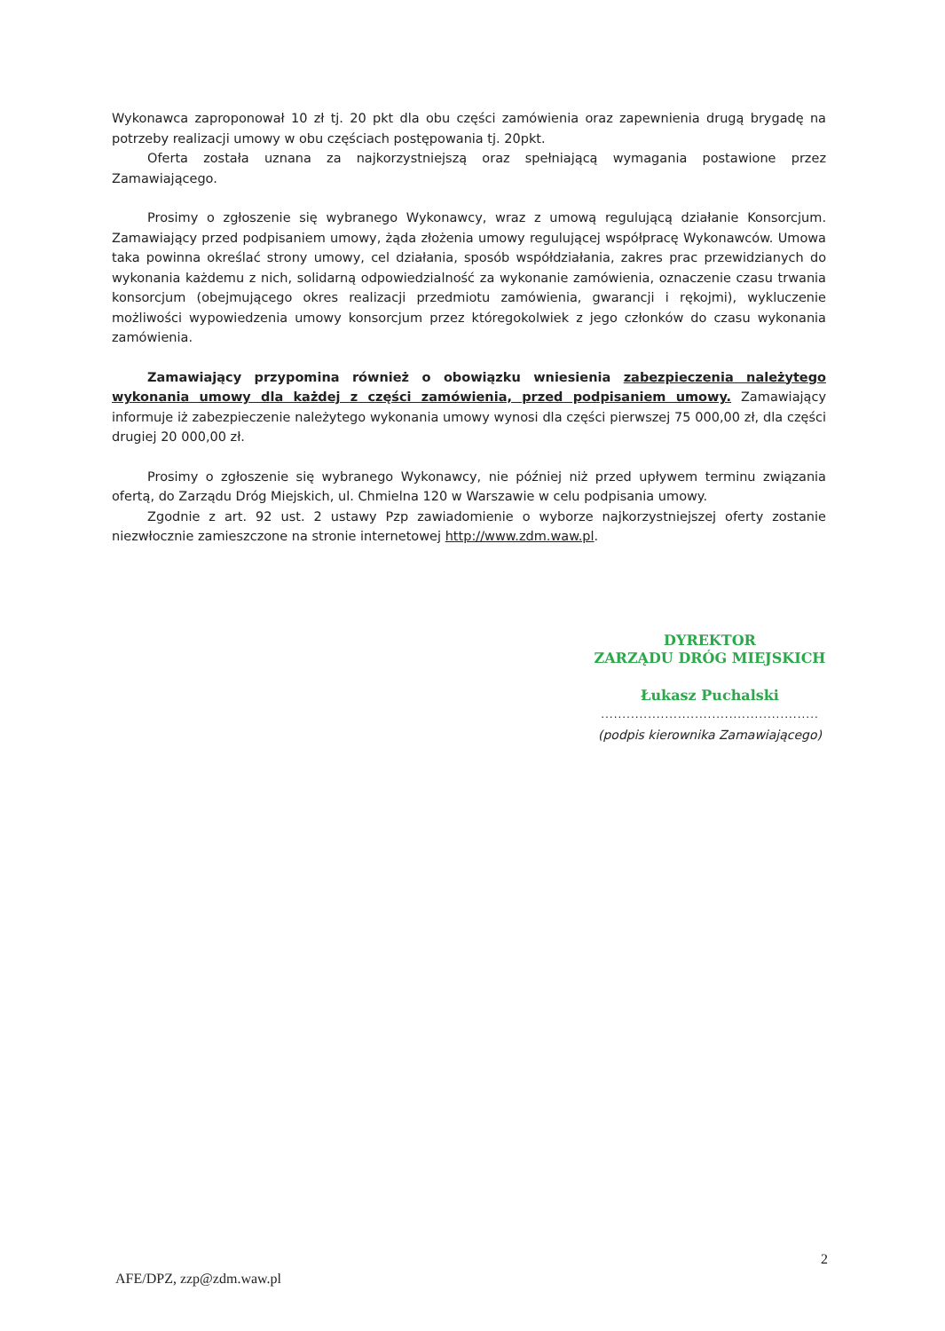Wykonawca zaproponował 10 zł tj. 20 pkt dla obu części zamówienia oraz zapewnienia drugą brygadę na potrzeby realizacji umowy w obu częściach postępowania tj. 20pkt.
Oferta została uznana za najkorzystniejszą oraz spełniającą wymagania postawione przez Zamawiającego.
Prosimy o zgłoszenie się wybranego Wykonawcy, wraz z umową regulującą działanie Konsorcjum. Zamawiający przed podpisaniem umowy, żąda złożenia umowy regulującej współpracę Wykonawców. Umowa taka powinna określać strony umowy, cel działania, sposób współdziałania, zakres prac przewidzianych do wykonania każdemu z nich, solidarną odpowiedzialność za wykonanie zamówienia, oznaczenie czasu trwania konsorcjum (obejmującego okres realizacji przedmiotu zamówienia, gwarancji i rękojmi), wykluczenie możliwości wypowiedzenia umowy konsorcjum przez któregokolwiek z jego członków do czasu wykonania zamówienia.
Zamawiający przypomina również o obowiązku wniesienia zabezpieczenia należytego wykonania umowy dla każdej z części zamówienia, przed podpisaniem umowy. Zamawiający informuje iż zabezpieczenie należytego wykonania umowy wynosi dla części pierwszej 75 000,00 zł, dla części drugiej 20 000,00 zł.
Prosimy o zgłoszenie się wybranego Wykonawcy, nie później niż przed upływem terminu związania ofertą, do Zarządu Dróg Miejskich, ul. Chmielna 120 w Warszawie w celu podpisania umowy.
Zgodnie z art. 92 ust. 2 ustawy Pzp zawiadomienie o wyborze najkorzystniejszej oferty zostanie niezwłocznie zamieszczone na stronie internetowej http://www.zdm.waw.pl.
DYREKTOR
ZARZĄDU DRÓG MIEJSKICH
Łukasz Puchalski
...................................................
(podpis kierownika Zamawiającego)
2
AFE/DPZ, zzp@zdm.waw.pl